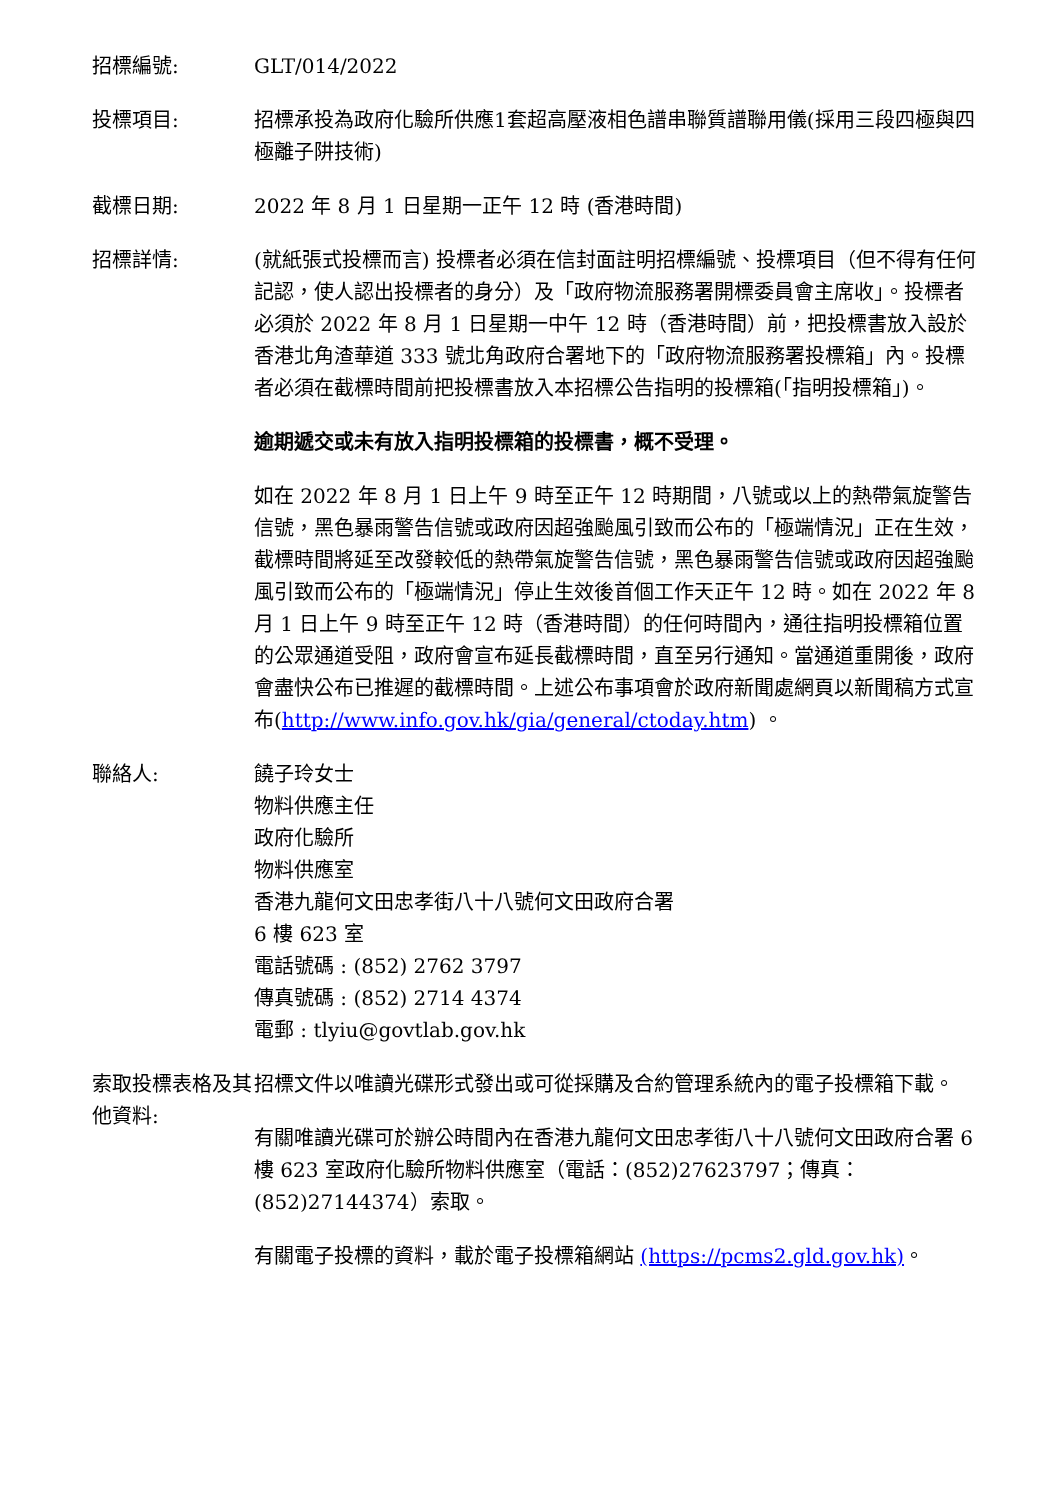招標編號: GLT/014/2022
投標項目: 招標承投為政府化驗所供應1套超高壓液相色譜串聯質譜聯用儀(採用三段四極與四極離子阱技術)
截標日期: 2022 年 8 月 1 日星期一正午 12 時 (香港時間)
招標詳情: (就紙張式投標而言) 投標者必須在信封面註明招標編號、投標項目（但不得有任何記認，使人認出投標者的身分）及「政府物流服務署開標委員會主席收」。投標者必須於 2022 年 8 月 1 日星期一中午 12 時（香港時間）前，把投標書放入設於香港北角渣華道 333 號北角政府合署地下的「政府物流服務署投標箱」內。投標者必須在截標時間前把投標書放入本招標公告指明的投標箱(「指明投標箱」)。
逾期遞交或未有放入指明投標箱的投標書，概不受理。
如在 2022 年 8 月 1 日上午 9 時至正午 12 時期間，八號或以上的熱帶氣旋警告信號，黑色暴雨警告信號或政府因超強颱風引致而公布的「極端情況」正在生效，截標時間將延至改發較低的熱帶氣旋警告信號，黑色暴雨警告信號或政府因超強颱風引致而公布的「極端情況」停止生效後首個工作天正午 12 時。如在 2022 年 8 月 1 日上午 9 時至正午 12 時（香港時間）的任何時間內，通往指明投標箱位置的公眾通道受阻，政府會宣布延長截標時間，直至另行通知。當通道重開後，政府會盡快公布已推遲的截標時間。上述公布事項會於政府新聞處網頁以新聞稿方式宣布(http://www.info.gov.hk/gia/general/ctoday.htm) 。
聯絡人: 饒子玲女士
物料供應主任
政府化驗所
物料供應室
香港九龍何文田忠孝街八十八號何文田政府合署
6 樓 623 室
電話號碼 : (852) 2762 3797
傳真號碼 : (852) 2714 4374
電郵 : tlyiu@govtlab.gov.hk
索取投標表格及其他資料:
招標文件以唯讀光碟形式發出或可從採購及合約管理系統內的電子投標箱下載。
有關唯讀光碟可於辦公時間內在香港九龍何文田忠孝街八十八號何文田政府合署 6 樓 623 室政府化驗所物料供應室（電話：(852)27623797；傳真：(852)27144374）索取。
有關電子投標的資料，載於電子投標箱網站 (https://pcms2.gld.gov.hk)。